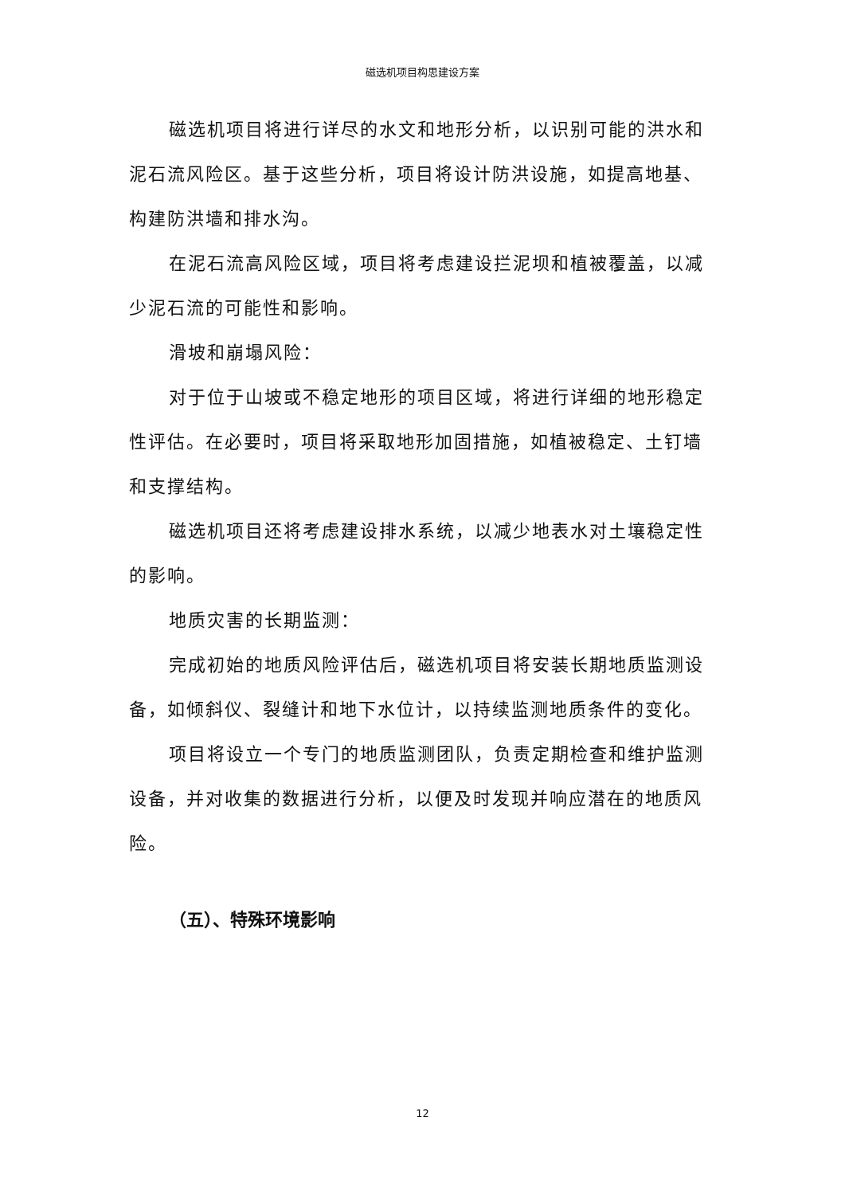磁选机项目构思建设方案
磁选机项目将进行详尽的水文和地形分析，以识别可能的洪水和泥石流风险区。基于这些分析，项目将设计防洪设施，如提高地基、构建防洪墙和排水沟。
在泥石流高风险区域，项目将考虑建设拦泥坝和植被覆盖，以减少泥石流的可能性和影响。
滑坡和崩塌风险：
对于位于山坡或不稳定地形的项目区域，将进行详细的地形稳定性评估。在必要时，项目将采取地形加固措施，如植被稳定、土钉墙和支撑结构。
磁选机项目还将考虑建设排水系统，以减少地表水对土壤稳定性的影响。
地质灾害的长期监测：
完成初始的地质风险评估后，磁选机项目将安装长期地质监测设备，如倾斜仪、裂缝计和地下水位计，以持续监测地质条件的变化。
项目将设立一个专门的地质监测团队，负责定期检查和维护监测设备，并对收集的数据进行分析，以便及时发现并响应潜在的地质风险。
（五）、特殊环境影响
12